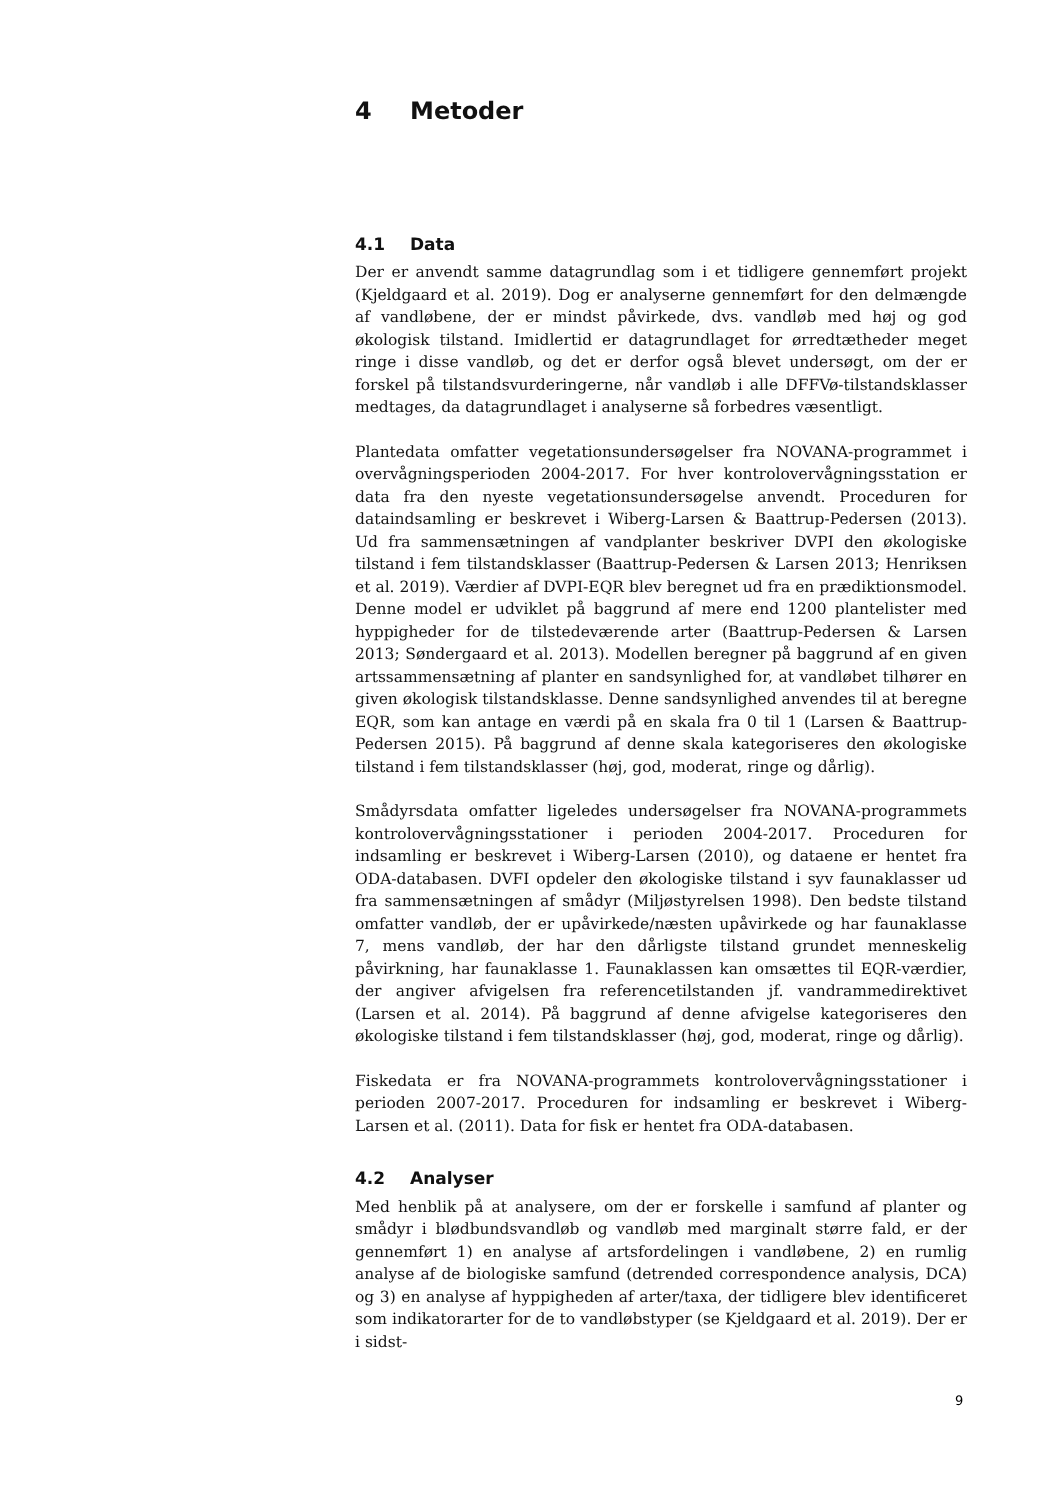4 Metoder
4.1 Data
Der er anvendt samme datagrundlag som i et tidligere gennemført projekt (Kjeldgaard et al. 2019). Dog er analyserne gennemført for den delmængde af vandløbene, der er mindst påvirkede, dvs. vandløb med høj og god økologisk tilstand. Imidlertid er datagrundlaget for ørredtætheder meget ringe i disse vandløb, og det er derfor også blevet undersøgt, om der er forskel på tilstandsvurderingerne, når vandløb i alle DFFVø-tilstandsklasser medtages, da datagrundlaget i analyserne så forbedres væsentligt.
Plantedata omfatter vegetationsundersøgelser fra NOVANA-programmet i overvågningsperioden 2004-2017. For hver kontrolovervågningsstation er data fra den nyeste vegetationsundersøgelse anvendt. Proceduren for dataindsamling er beskrevet i Wiberg-Larsen & Baattrup-Pedersen (2013). Ud fra sammensætningen af vandplanter beskriver DVPI den økologiske tilstand i fem tilstandsklasser (Baattrup-Pedersen & Larsen 2013; Henriksen et al. 2019). Værdier af DVPI-EQR blev beregnet ud fra en prædiktionsmodel. Denne model er udviklet på baggrund af mere end 1200 plantelister med hyppigheder for de tilstedeværende arter (Baattrup-Pedersen & Larsen 2013; Søndergaard et al. 2013). Modellen beregner på baggrund af en given artssammensætning af planter en sandsynlighed for, at vandløbet tilhører en given økologisk tilstandsklasse. Denne sandsynlighed anvendes til at beregne EQR, som kan antage en værdi på en skala fra 0 til 1 (Larsen & Baattrup-Pedersen 2015). På baggrund af denne skala kategoriseres den økologiske tilstand i fem tilstandsklasser (høj, god, moderat, ringe og dårlig).
Smådyrsdata omfatter ligeledes undersøgelser fra NOVANA-programmets kontrolovervågningsstationer i perioden 2004-2017. Proceduren for indsamling er beskrevet i Wiberg-Larsen (2010), og dataene er hentet fra ODA-databasen. DVFI opdeler den økologiske tilstand i syv faunaklasser ud fra sammensætningen af smådyr (Miljøstyrelsen 1998). Den bedste tilstand omfatter vandløb, der er upåvirkede/næsten upåvirkede og har faunaklasse 7, mens vandløb, der har den dårligste tilstand grundet menneskelig påvirkning, har faunaklasse 1. Faunaklassen kan omsættes til EQR-værdier, der angiver afvigelsen fra referencetilstanden jf. vandrammedirektivet (Larsen et al. 2014). På baggrund af denne afvigelse kategoriseres den økologiske tilstand i fem tilstandsklasser (høj, god, moderat, ringe og dårlig).
Fiskedata er fra NOVANA-programmets kontrolovervågningsstationer i perioden 2007-2017. Proceduren for indsamling er beskrevet i Wiberg-Larsen et al. (2011). Data for fisk er hentet fra ODA-databasen.
4.2 Analyser
Med henblik på at analysere, om der er forskelle i samfund af planter og smådyr i blødbundsvandløb og vandløb med marginalt større fald, er der gennemført 1) en analyse af artsfordelingen i vandløbene, 2) en rumlig analyse af de biologiske samfund (detrended correspondence analysis, DCA) og 3) en analyse af hyppigheden af arter/taxa, der tidligere blev identificeret som indikatorarter for de to vandløbstyper (se Kjeldgaard et al. 2019). Der er i sidst-
9